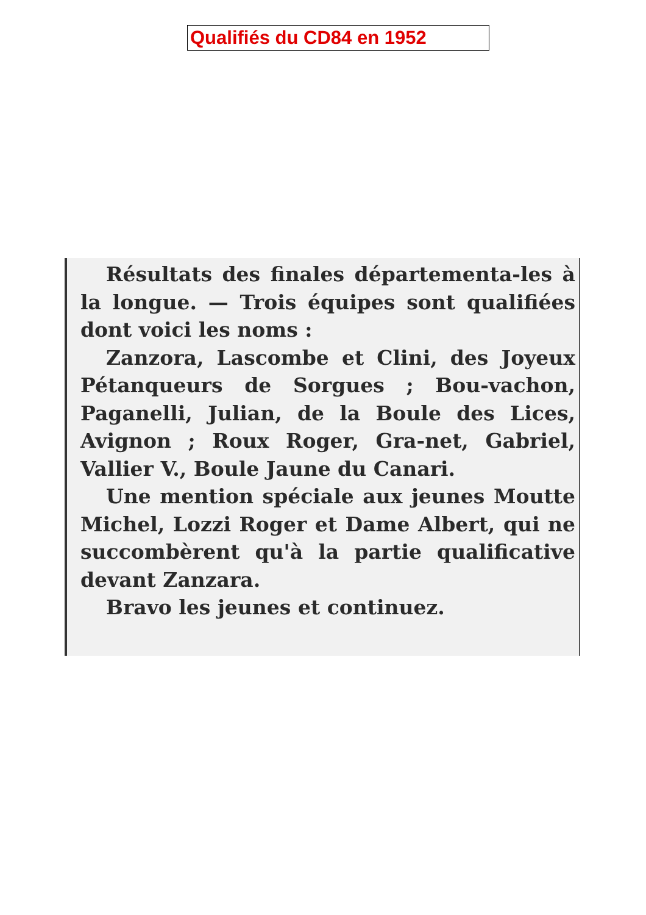Qualifiés du CD84 en 1952
Résultats des finales départementa-les à la longue. — Trois équipes sont qualifiées dont voici les noms :
Zanzora, Lascombe et Clini, des Joyeux Pétanqueurs de Sorgues ; Bou-vachon, Paganelli, Julian, de la Boule des Lices, Avignon ; Roux Roger, Gra-net, Gabriel, Vallier V., Boule Jaune du Canari.
Une mention spéciale aux jeunes Moutte Michel, Lozzi Roger et Dame Albert, qui ne succombèrent qu'à la partie qualificative devant Zanzara.
Bravo les jeunes et continuez.